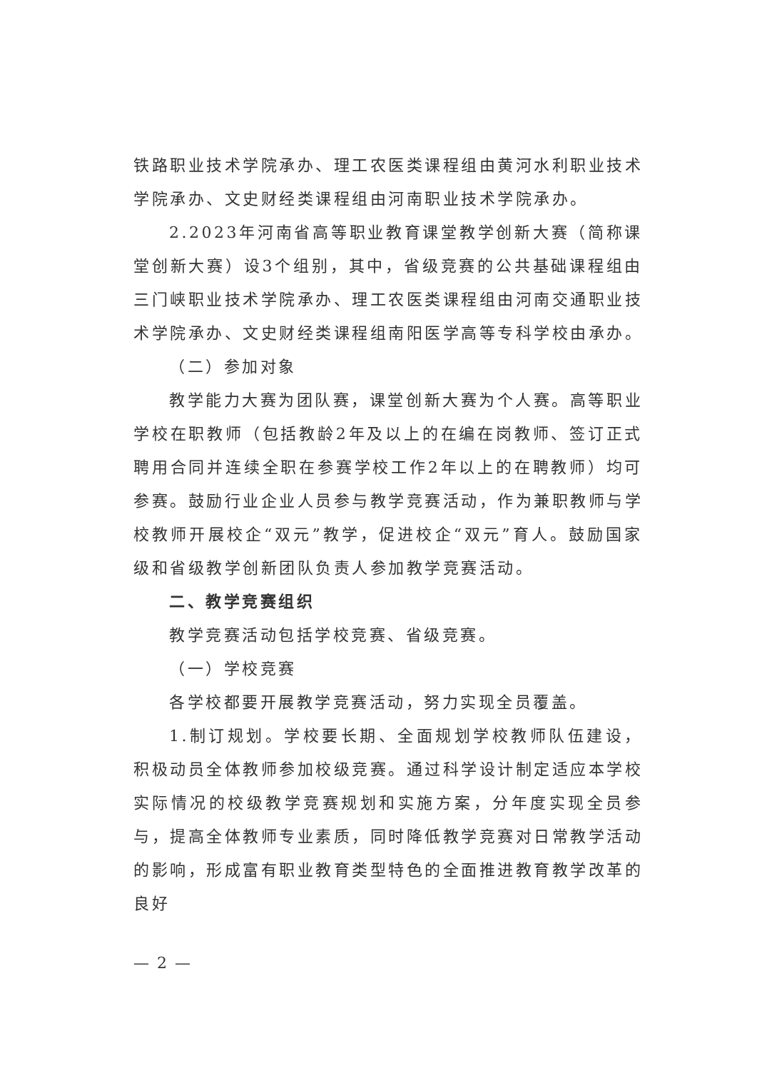铁路职业技术学院承办、理工农医类课程组由黄河水利职业技术学院承办、文史财经类课程组由河南职业技术学院承办。
2.2023年河南省高等职业教育课堂教学创新大赛（简称课堂创新大赛）设3个组别，其中，省级竞赛的公共基础课程组由三门峡职业技术学院承办、理工农医类课程组由河南交通职业技术学院承办、文史财经类课程组南阳医学高等专科学校由承办。
（二）参加对象
教学能力大赛为团队赛，课堂创新大赛为个人赛。高等职业学校在职教师（包括教龄2年及以上的在编在岗教师、签订正式聘用合同并连续全职在参赛学校工作2年以上的在聘教师）均可参赛。鼓励行业企业人员参与教学竞赛活动，作为兼职教师与学校教师开展校企“双元”教学，促进校企“双元”育人。鼓励国家级和省级教学创新团队负责人参加教学竞赛活动。
二、教学竞赛组织
教学竞赛活动包括学校竞赛、省级竞赛。
（一）学校竞赛
各学校都要开展教学竞赛活动，努力实现全员覆盖。
1.制订规划。学校要长期、全面规划学校教师队伍建设，积极动员全体教师参加校级竞赛。通过科学设计制定适应本学校实际情况的校级教学竞赛规划和实施方案，分年度实现全员参与，提高全体教师专业素质，同时降低教学竞赛对日常教学活动的影响，形成富有职业教育类型特色的全面推进教育教学改革的良好
— 2 —